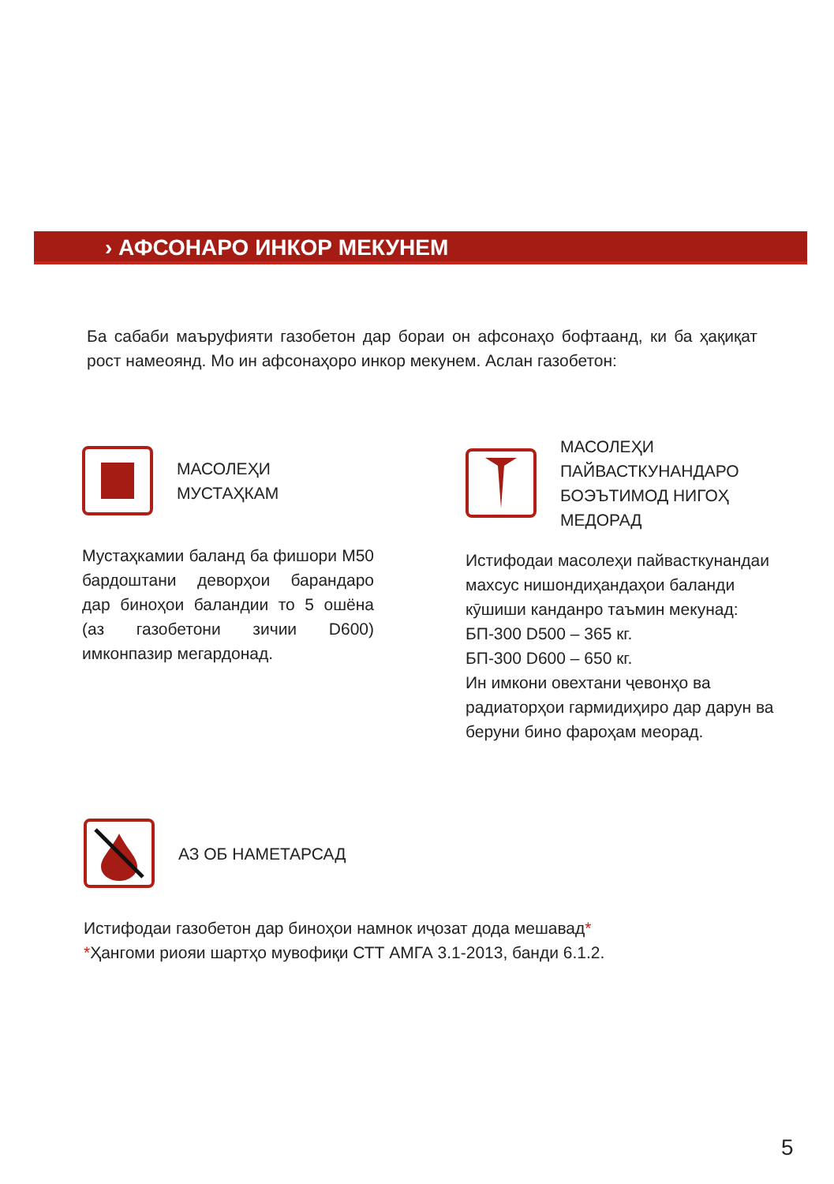› АФСОНАРО ИНКОР МЕКУНЕМ
Ба сабаби маъруфияти газобетон дар бораи он афсонаҳо бофтаанд, ки ба ҳақиқат рост намеоянд. Мо ин афсонаҳоро инкор мекунем. Аслан газобетон:
МАСОЛЕҲИ
МУСТАҲКАМ
Мустаҳкамии баланд ба фишори M50 бардоштани деворҳои барандаро дар биноҳои баландии то 5 ошёна (аз газобетони зичии D600) имконпазир мегардонад.
МАСОЛЕҲИ
ПАЙВАСТКУНАНДАРО
БОЭЪТИМОД НИГОҲ
МЕДОРАД
Истифодаи масолеҳи пайвасткунандаи махсус нишондиҳандаҳои баланди кӯшиши канданро таъмин мекунад:
БП-300 D500 – 365 кг.
БП-300 D600 – 650 кг.
Ин имкони овехтани ҷевонҳо ва радиаторҳои гармидиҳиро дар дарун ва беруни бино фароҳам меорад.
АЗ ОБ НАМЕТАРСАД
Истифодаи газобетон дар биноҳои намнок иҷозат дода мешавад*
*Ҳангоми риояи шартҳо мувофиқи СТТ АМГА 3.1-2013, банди 6.1.2.
5